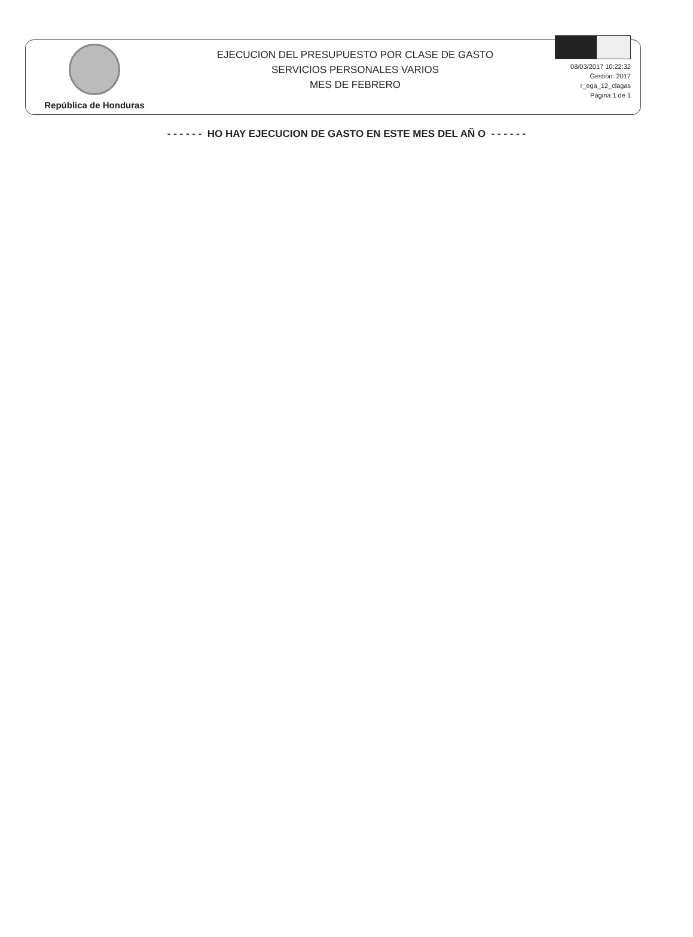República de Honduras
EJECUCION DEL PRESUPUESTO POR CLASE DE GASTO
SERVICIOS PERSONALES VARIOS
MES DE FEBRERO
08/03/2017 10:22:32
Gestión: 2017
r_ega_12_clagas
Página 1 de 1
- - - - - - HO HAY EJECUCION DE GASTO EN ESTE MES DEL AÑ O - - - - - -